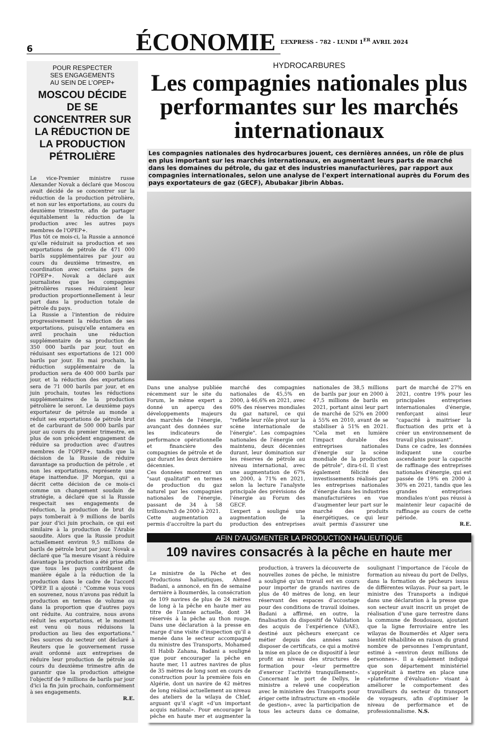6 ÉCONOMIE
L’EXPRESS - 782 - LUNDI 1<sup>ER</sup> AVRIL 2024
POUR RESPECTER
SES ENGAGEMENTS
AU SEIN DE L’OPEP+
MOSCOU DÉCIDE DE SE CONCENTRER SUR LA RÉDUCTION DE LA PRODUCTION PÉTROLIÈRE
Le vice-Premier ministre russe Alexander Novak a déclaré que Moscou avait décidé de se concentrer sur la réduction de la production pétrolière, et non sur les exportations, au cours du deuxième trimestre, afin de partager équitablement la réduction de la production avec les autres pays membres de l'OPEP+.
Plus tôt ce mois-ci, la Russie a annoncé qu'elle réduirait sa production et ses exportations de pétrole de 471 000 barils supplémentaires par jour au cours du deuxième trimestre, en coordination avec certains pays de l'OPEP+. Novak a déclaré aux journalistes que les compagnies pétrolières russes réduiraient leur production proportionnellement à leur part dans la production totale de pétrole du pays.
La Russie a l'intention de réduire progressivement la réduction de ses exportations, puisqu'elle entamera en avril prochain une réduction supplémentaire de sa production de 350 000 barils par jour, tout en réduisant ses exportations de 121 000 barils par jour. En mai prochain, la réduction supplémentaire de la production sera de 400 000 barils par jour, et la réduction des exportations sera de 71 000 barils par jour, et en juin prochain, toutes les réductions supplémentaires de la production pétrolière le seront. Le deuxième pays exportateur de pétrole au monde a réduit ses exportations de pétrole brut et de carburant de 500 000 barils par jour au cours du premier trimestre, en plus de son précédent engagement de réduire sa production avec d'autres membres de l'OPEP+, tandis que la décision de la Russie de réduire davantage sa production de pétrole , et non les exportations, représente une étape inattendue. JP Morgan, qui a décrit cette décision de ce mois-ci comme un changement soudain de stratégie, a déclaré que si la Russie respectait ses engagements de réduction, la production de brut du pays tomberait à 9 millions de barils par jour d'ici juin prochain, ce qui est similaire à la production de l'Arabie saoudite. Alors que la Russie produit actuellement environ 9,5 millions de barils de pétrole brut par jour, Novak a déclaré que "la mesure visant à réduire davantage la production a été prise afin que tous les pays contribuent de manière égale à la réduction de la production dans le cadre de l'accord 'OPEP. Il a ajouté : "Comme vous vous en souvenez, nous n'avons pas réduit la production en termes de volume ou dans la proportion que d'autres pays ont réduite. Au contraire, nous avons réduit les exportations, et le moment est venu où nous réduisons la production au lieu des exportations." Des sources du secteur ont déclaré à Reuters que le gouvernement russe avait ordonné aux entreprises de réduire leur production de pétrole au cours du deuxième trimestre afin de garantir que la production atteigne l'objectif de 9 millions de barils par jour d'ici la fin juin prochain, conformément à ses engagements.
R.E.
HYDROCARBURES
Les compagnies nationales plus performantes sur les marchés internationaux
Les compagnies nationales des hydrocarbures jouent, ces dernières années, un rôle de plus en plus important sur les marchés internationaux, en augmentant leurs parts de marché dans les domaines du pétrole, du gaz et des industries manufacturières, par rapport aux compagnies internationales, selon une analyse de l'expert international auprès du Forum des pays exportateurs de gaz (GECF), Abubakar Jibrin Abbas.
Dans une analyse publiée récemment sur le site du Forum, le même expert a donné un aperçu des développements majeurs des marchés de l'énergie, avançant des données sur les indicateurs de performance opérationnelle et financière des compagnies de pétrole et de gaz durant les deux dernière décennies.
Ces données montrent un "saut qualitatif" en termes de production du gaz naturel par les compagnies nationales de l'énergie, passant de 34 à 58 trillions/m3 de 2000 à 2021.
Cette augmentation a permis d'accroître la part du marché des compagnies nationales de 45,5% en 2000, à 46,6% en 2021, avec 60% des réserves mondiales du gaz naturel, ce qui "reflète leur rôle pivot sur la scène internationale de l'énergie". Les compagnies nationales de l'énergie ont maintenu, deux décennies durant, leur domination sur les réserves de pétrole au niveau international, avec une augmentation de 67% en 2000, à 71% en 2021, selon la lecture l'analyste principale des prévisions de l'énergie au Forum des GECF.
L’expert a souligné une augmentation de la production des entreprises nationales de 38,5 millions de barils par jour en 2000 à 47,5 millions de barils en 2021, portant ainsi leur part de marché de 52% en 2000 à 55% en 2010, avant de se stabiliser à 51% en 2021. "Cela met en lumière l'impact durable des entreprises nationales d'énergie sur la scène mondiale de la production de pétrole", dira-t-il. Il s'est également félicité des investissements réalisés par les entreprises nationales d'énergie dans les industries manufacturières en vue d'augmenter leur part sur le marché des produits énergétiques, ce qui leur avait permis d'assurer une part de marché de 27% en 2021, contre 19% pour les principales entreprises internationales d'énergie, renforçant ainsi leur "capacité à maitriser la fluctuation des prix et à créer un environnement de travail plus puissant".
Dans ce cadre, les données indiquent une courbe ascendante pour la capacité de raffinage des entreprises nationales d'énergie, qui est passée de 19% en 2000 à 30% en 2021, tandis que les grandes entreprises mondiales n'ont pas réussi à maintenir leur capacité de raffinage au cours de cette période.
R.E.
AFIN D’AUGMENTER LA PRODUCTION HALIEUTIQUE
109 navires consacrés à la pêche en haute mer
Le ministre de la Pêche et des Productions halieutiques, Ahmed Badani, a annoncé, en fin de semaine dernière à Boumerdès, la consécration de 109 navires de plus de 24 mètres de long à la pêche en haute mer au titre de l’année actuelle, dont 34 réservés à la pêche au thon rouge. Dans une déclaration à la presse en marge d’une visite d’inspection qu’il a menée dans le secteur accompagné du ministre des Transports, Mohamed El Habib Zahana, Badani a souligné que pour encourager la pêche en haute mer, 11 autres navires de plus de 35 mètres de long sont en cours de construction pour la première fois en Algérie, dont un navire de 42 mètres de long réalisé actuellement au niveau des ateliers de la wilaya de Chlef, arguant qu’il s’agit «d’un important acquis national». Pour encourager la pêche en haute mer et augmenter la production, à travers la découverte de nouvelles zones de pêche, le ministre a souligné qu’un travail est en cours pour importer de grands navires de plus de 40 mètres de long, en leur réservant des espaces d’accostage pour des conditions de travail idoines. Badani a affirmé, en outre, la finalisation du dispositif de Validation des acquis de l’expérience (VAE), destiné aux pêcheurs exerçant ce métier depuis des années sans disposer de certificats, ce qui a motivé la mise en place de ce dispositif à leur profit au niveau des structures de formation pour «leur permettre d’exercer l’activité tranquillement». Concernant le port de Dellys, le ministre a relevé une coopération avec le ministère des Transports pour ériger cette infrastructure en «modèle de gestion», avec la participation de tous les acteurs dans ce domaine, soulignant l’importance de l’école de formation au niveau du port de Dellys, dans la formation de pêcheurs issus de différentes wilayas. Pour sa part, le ministre des Transports a indiqué dans une déclaration à la presse que son secteur avait inscrit un projet de réalisation d’une gare terrestre dans la commune de Boudouaou, ajoutant que la ligne ferroviaire entre les wilayas de Boumerdès et Alger sera bientôt réhabilitée en raison du grand nombre de personnes l’empruntant, estimé à «environ deux millions de personnes». Il a également indiqué que son département ministériel s’apprêtait à mettre en place une «plateforme d'évaluation» visant à améliorer le comportement des travailleurs du secteur du transport de voyageurs, afin d’optimiser le niveau de performance et de professionnalisme. N.S.